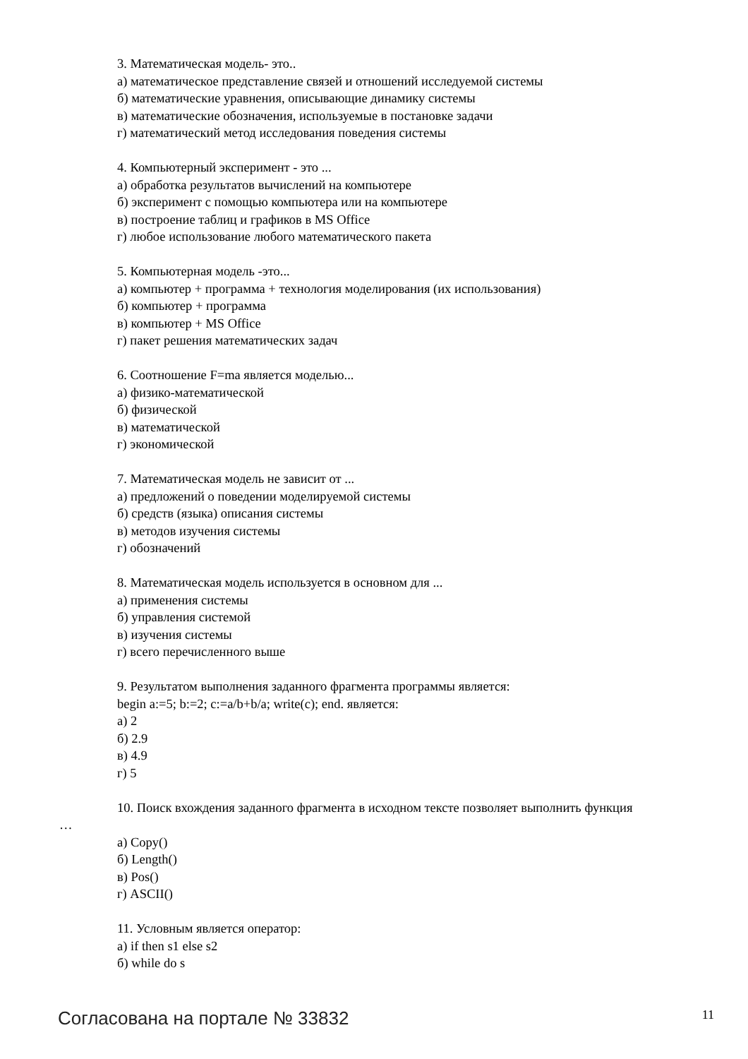3. Математическая модель- это..
а) математическое представление связей и отношений исследуемой системы
б) математические уравнения, описывающие динамику системы
в) математические обозначения, используемые в постановке задачи
г) математический метод исследования поведения системы
4. Компьютерный эксперимент - это ...
а) обработка результатов вычислений на компьютере
б) эксперимент с помощью компьютера или на компьютере
в) построение таблиц и графиков в MS Office
г) любое использование любого математического пакета
5. Компьютерная модель -это...
а) компьютер + программа + технология моделирования (их использования)
б) компьютер + программа
в) компьютер + MS Office
г) пакет решения математических задач
6. Соотношение F=ma является моделью...
а) физико-математической
б) физической
в) математической
г) экономической
7. Математическая модель не зависит от ...
а) предложений о поведении моделируемой системы
б) средств (языка) описания системы
в) методов изучения системы
г) обозначений
8. Математическая модель используется в основном для ...
а) применения системы
б) управления системой
в) изучения системы
г) всего перечисленного выше
9. Результатом выполнения заданного фрагмента программы является:
begin a:=5; b:=2; c:=a/b+b/a; write(c); end. является:
а) 2
б) 2.9
в) 4.9
г) 5
10. Поиск вхождения заданного фрагмента в исходном тексте позволяет выполнить функция
…
а) Copy()
б) Length()
в) Pos()
г) ASCII()
11. Условным является оператор:
а) if then s1 else s2
б) while do s
Согласована на портале № 33832 11